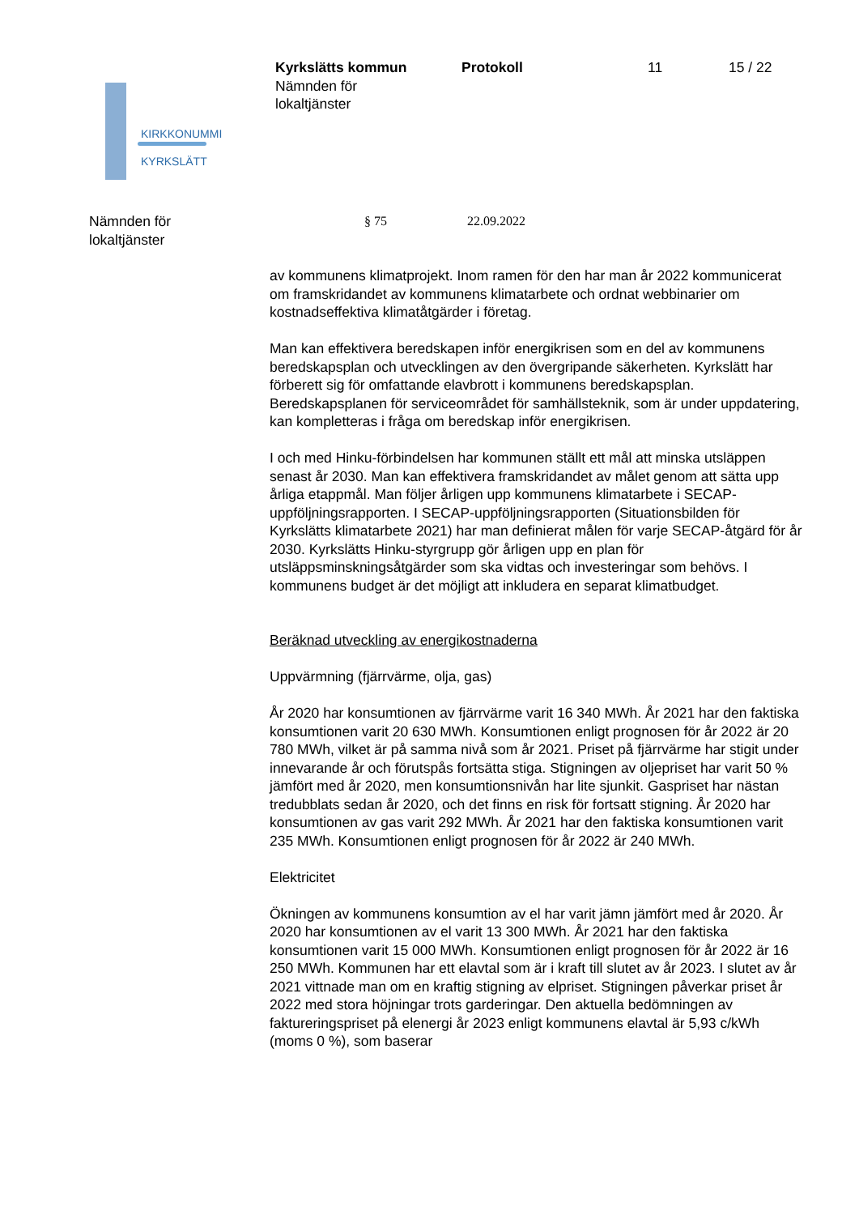KIRKKONUMMI
KYRKSLÄTT
Kyrkslätts kommun
Nämnden för
lokaltjänster
Protokoll 11 15 / 22
Nämnden för
lokaltjänster
§ 75 22.09.2022
av kommunens klimatprojekt. Inom ramen för den har man år 2022 kommunicerat om framskridandet av kommunens klimatarbete och ordnat webbinarier om kostnadseffektiva klimatåtgärder i företag.
Man kan effektivera beredskapen inför energikrisen som en del av kommunens beredskapsplan och utvecklingen av den övergripande säkerheten. Kyrkslätt har förberett sig för omfattande elavbrott i kommunens beredskapsplan. Beredskapsplanen för serviceområdet för samhällsteknik, som är under uppdatering, kan kompletteras i fråga om beredskap inför energikrisen.
I och med Hinku-förbindelsen har kommunen ställt ett mål att minska utsläppen senast år 2030. Man kan effektivera framskridandet av målet genom att sätta upp årliga etappmål. Man följer årligen upp kommunens klimatarbete i SECAP-uppföljningsrapporten. I SECAP-uppföljningsrapporten (Situationsbilden för Kyrkslätts klimatarbete 2021) har man definierat målen för varje SECAP-åtgärd för år 2030. Kyrkslätts Hinku-styrgrupp gör årligen upp en plan för utsläppsminskningsåtgärder som ska vidtas och investeringar som behövs. I kommunens budget är det möjligt att inkludera en separat klimatbudget.
Beräknad utveckling av energikostnaderna
Uppvärmning (fjärrvärme, olja, gas)
År 2020 har konsumtionen av fjärrvärme varit 16 340 MWh. År 2021 har den faktiska konsumtionen varit 20 630 MWh. Konsumtionen enligt prognosen för år 2022 är 20 780 MWh, vilket är på samma nivå som år 2021. Priset på fjärrvärme har stigit under innevarande år och förutspås fortsätta stiga. Stigningen av oljepriset har varit 50 % jämfört med år 2020, men konsumtionsnivån har lite sjunkit. Gaspriset har nästan tredubblats sedan år 2020, och det finns en risk för fortsatt stigning. År 2020 har konsumtionen av gas varit 292 MWh. År 2021 har den faktiska konsumtionen varit 235 MWh. Konsumtionen enligt prognosen för år 2022 är 240 MWh.
Elektricitet
Ökningen av kommunens konsumtion av el har varit jämn jämfört med år 2020. År 2020 har konsumtionen av el varit 13 300 MWh. År 2021 har den faktiska konsumtionen varit 15 000 MWh. Konsumtionen enligt prognosen för år 2022 är 16 250 MWh. Kommunen har ett elavtal som är i kraft till slutet av år 2023. I slutet av år 2021 vittnade man om en kraftig stigning av elpriset. Stigningen påverkar priset år 2022 med stora höjningar trots garderingar. Den aktuella bedömningen av faktureringspriset på elenergi år 2023 enligt kommunens elavtal är 5,93 c/kWh (moms 0 %), som baserar